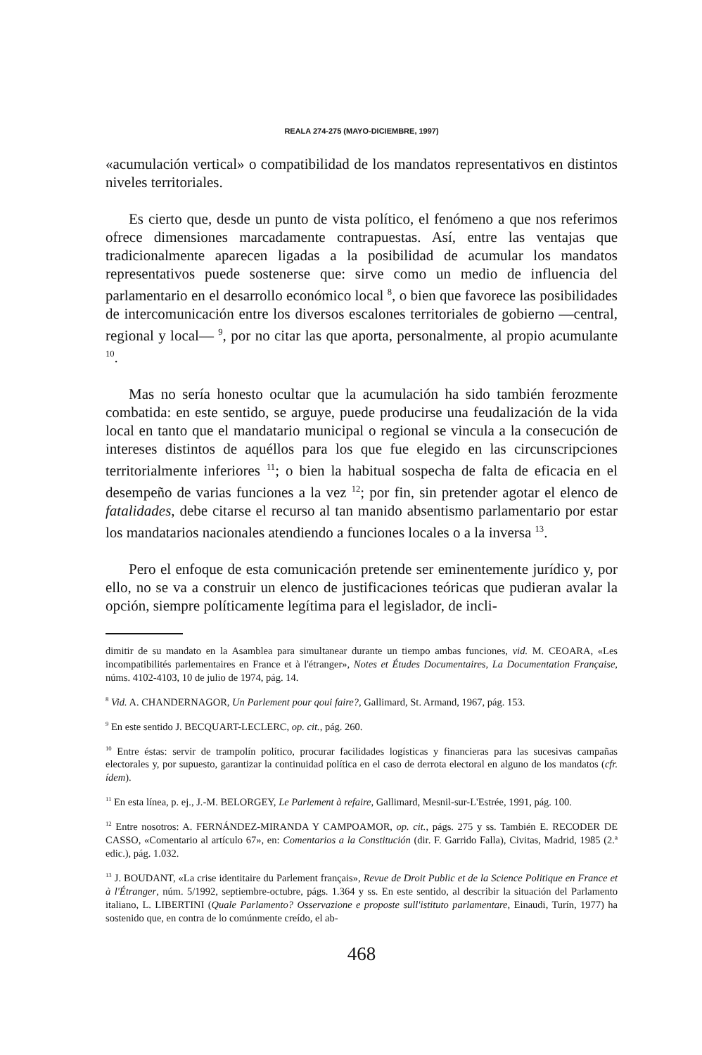REALA 274-275 (MAYO-DICIEMBRE, 1997)
«acumulación vertical» o compatibilidad de los mandatos representativos en distintos niveles territoriales.
Es cierto que, desde un punto de vista político, el fenómeno a que nos referimos ofrece dimensiones marcadamente contrapuestas. Así, entre las ventajas que tradicionalmente aparecen ligadas a la posibilidad de acumular los mandatos representativos puede sostenerse que: sirve como un medio de influencia del parlamentario en el desarrollo económico local <sup>8</sup>, o bien que favorece las posibilidades de intercomunicación entre los diversos escalones territoriales de gobierno —central, regional y local— <sup>9</sup>, por no citar las que aporta, personalmente, al propio acumulante <sup>10</sup>.
Mas no sería honesto ocultar que la acumulación ha sido también ferozmente combatida: en este sentido, se arguye, puede producirse una feudalización de la vida local en tanto que el mandatario municipal o regional se vincula a la consecución de intereses distintos de aquéllos para los que fue elegido en las circunscripciones territorialmente inferiores <sup>11</sup>; o bien la habitual sospecha de falta de eficacia en el desempeño de varias funciones a la vez <sup>12</sup>; por fin, sin pretender agotar el elenco de fatalidades, debe citarse el recurso al tan manido absentismo parlamentario por estar los mandatarios nacionales atendiendo a funciones locales o a la inversa <sup>13</sup>.
Pero el enfoque de esta comunicación pretende ser eminentemente jurídico y, por ello, no se va a construir un elenco de justificaciones teóricas que pudieran avalar la opción, siempre políticamente legítima para el legislador, de incli-
dimitir de su mandato en la Asamblea para simultanear durante un tiempo ambas funciones, vid. M. CEOARA, «Les incompatibilités parlementaires en France et à l'étranger», Notes et Études Documentaires, La Documentation Française, núms. 4102-4103, 10 de julio de 1974, pág. 14.
<sup>8</sup> Vid. A. CHANDERNAGOR, Un Parlement pour qoui faire?, Gallimard, St. Armand, 1967, pág. 153.
<sup>9</sup> En este sentido J. BECQUART-LECLERC, op. cit., pág. 260.
<sup>10</sup> Entre éstas: servir de trampolín político, procurar facilidades logísticas y financieras para las sucesivas campañas electorales y, por supuesto, garantizar la continuidad política en el caso de derrota electoral en alguno de los mandatos (cfr. ídem).
<sup>11</sup> En esta línea, p. ej., J.-M. BELORGEY, Le Parlement à refaire, Gallimard, Mesnil-sur-L'Estrée, 1991, pág. 100.
<sup>12</sup> Entre nosotros: A. FERNÁNDEZ-MIRANDA Y CAMPOAMOR, op. cit., págs. 275 y ss. También E. RECODER DE CASSO, «Comentario al artículo 67», en: Comentarios a la Constitución (dir. F. Garrido Falla), Civitas, Madrid, 1985 (2.ª edic.), pág. 1.032.
<sup>13</sup> J. BOUDANT, «La crise identitaire du Parlement français», Revue de Droit Public et de la Science Politique en France et à l'Étranger, núm. 5/1992, septiembre-octubre, págs. 1.364 y ss. En este sentido, al describir la situación del Parlamento italiano, L. LIBERTINI (Quale Parlamento? Osservazione e proposte sull'istituto parlamentare, Einaudi, Turín, 1977) ha sostenido que, en contra de lo comúnmente creído, el ab-
468